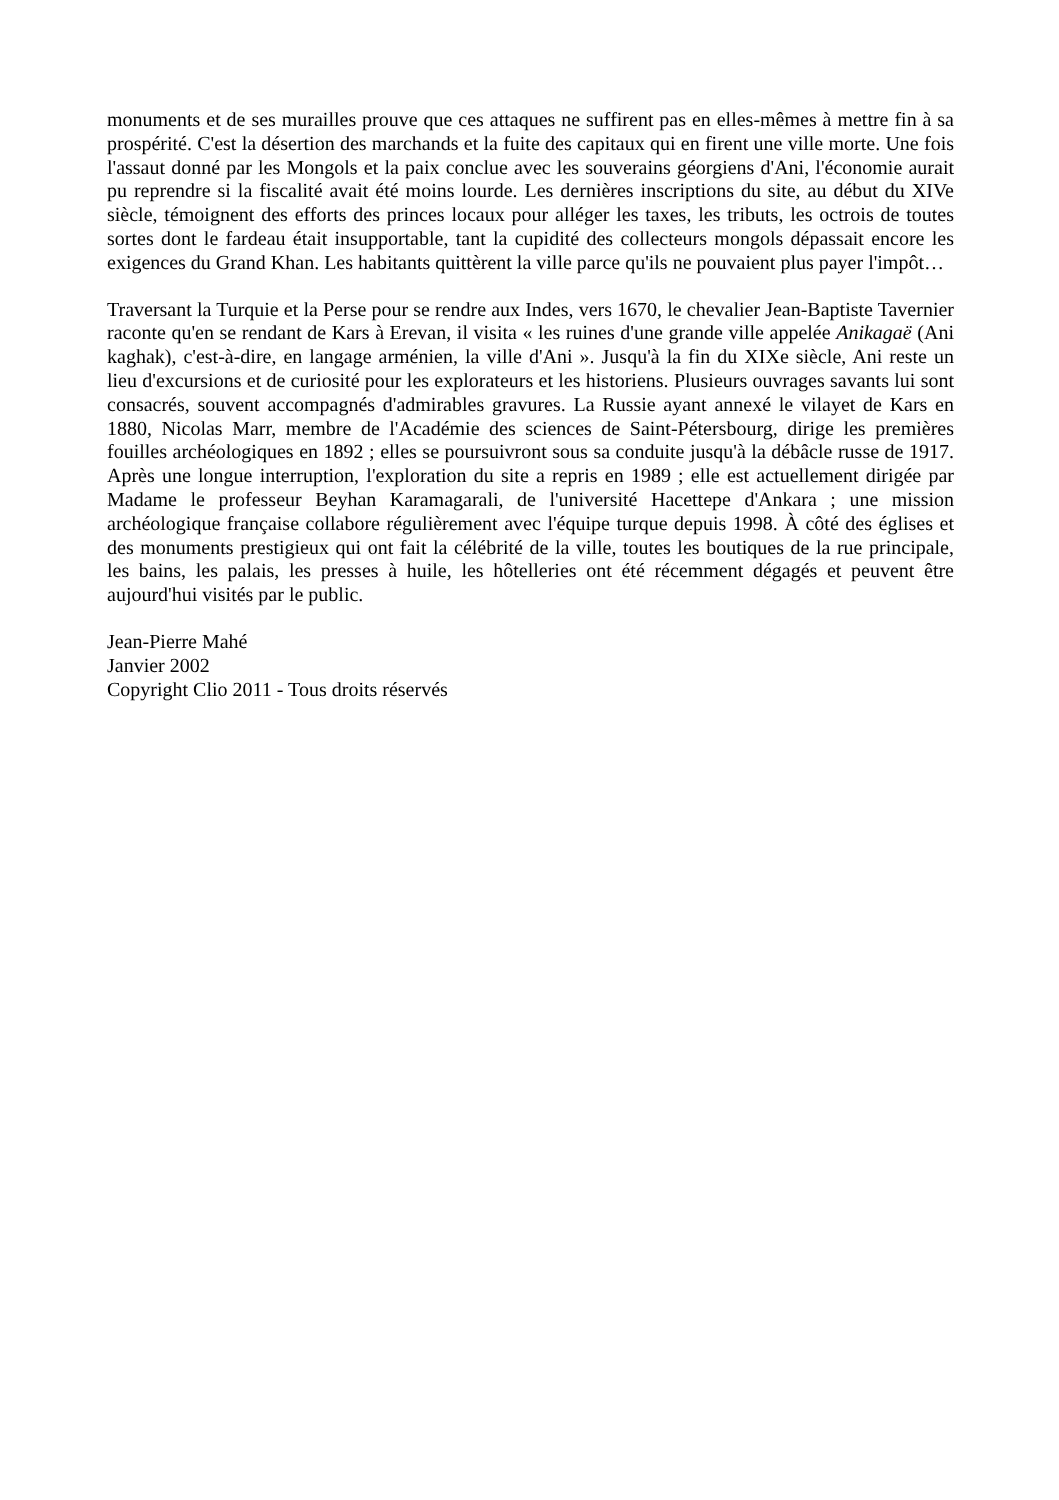monuments et de ses murailles prouve que ces attaques ne suffirent pas en elles-mêmes à mettre fin à sa prospérité. C'est la désertion des marchands et la fuite des capitaux qui en firent une ville morte. Une fois l'assaut donné par les Mongols et la paix conclue avec les souverains géorgiens d'Ani, l'économie aurait pu reprendre si la fiscalité avait été moins lourde. Les dernières inscriptions du site, au début du XIVe siècle, témoignent des efforts des princes locaux pour alléger les taxes, les tributs, les octrois de toutes sortes dont le fardeau était insupportable, tant la cupidité des collecteurs mongols dépassait encore les exigences du Grand Khan. Les habitants quittèrent la ville parce qu'ils ne pouvaient plus payer l'impôt…
Traversant la Turquie et la Perse pour se rendre aux Indes, vers 1670, le chevalier Jean-Baptiste Tavernier raconte qu'en se rendant de Kars à Erevan, il visita « les ruines d'une grande ville appelée Anikagaë (Ani kaghak), c'est-à-dire, en langage arménien, la ville d'Ani ». Jusqu'à la fin du XIXe siècle, Ani reste un lieu d'excursions et de curiosité pour les explorateurs et les historiens. Plusieurs ouvrages savants lui sont consacrés, souvent accompagnés d'admirables gravures. La Russie ayant annexé le vilayet de Kars en 1880, Nicolas Marr, membre de l'Académie des sciences de Saint-Pétersbourg, dirige les premières fouilles archéologiques en 1892 ; elles se poursuivront sous sa conduite jusqu'à la débâcle russe de 1917. Après une longue interruption, l'exploration du site a repris en 1989 ; elle est actuellement dirigée par Madame le professeur Beyhan Karamagarali, de l'université Hacettepe d'Ankara ; une mission archéologique française collabore régulièrement avec l'équipe turque depuis 1998. À côté des églises et des monuments prestigieux qui ont fait la célébrité de la ville, toutes les boutiques de la rue principale, les bains, les palais, les presses à huile, les hôtelleries ont été récemment dégagés et peuvent être aujourd'hui visités par le public.
Jean-Pierre Mahé
Janvier 2002
Copyright Clio 2011 - Tous droits réservés